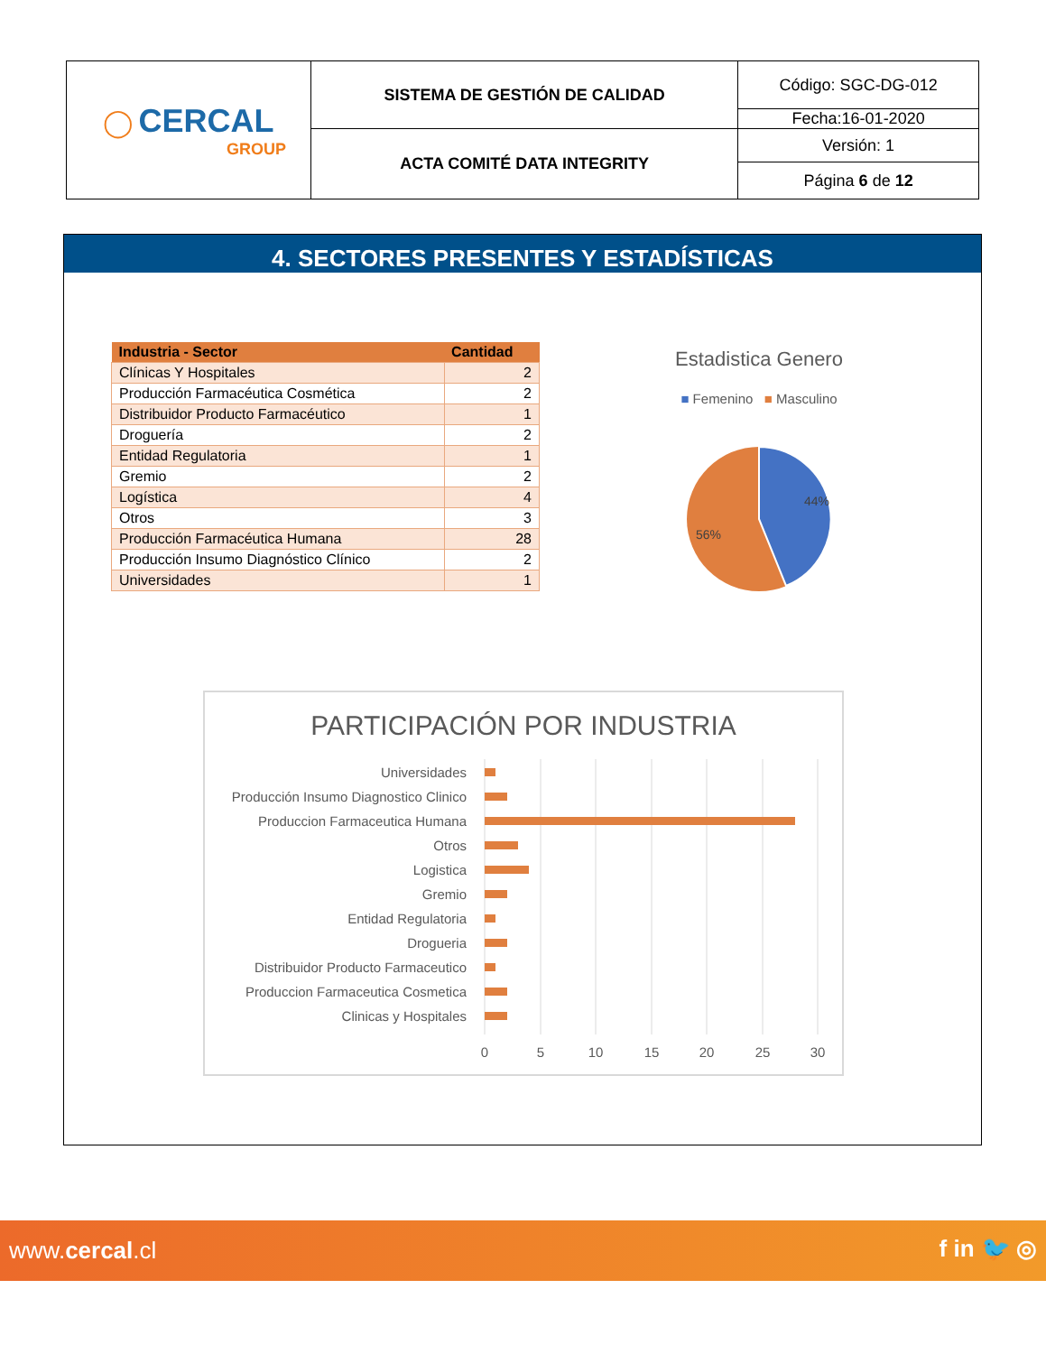| ◯ CERCAL GROUP | SISTEMA DE GESTIÓN DE CALIDAD | Código: SGC-DG-012 |
| | | Fecha:16-01-2020 |
| | ACTA COMITÉ DATA INTEGRITY | Versión: 1 |
| | | Página 6 de 12 |
4. SECTORES PRESENTES Y ESTADÍSTICAS
| Industria - Sector | Cantidad |
| --- | --- |
| Clínicas Y Hospitales | 2 |
| Producción Farmacéutica Cosmética | 2 |
| Distribuidor Producto Farmacéutico | 1 |
| Droguería | 2 |
| Entidad Regulatoria | 1 |
| Gremio | 2 |
| Logística | 4 |
| Otros | 3 |
| Producción Farmacéutica Humana | 28 |
| Producción Insumo Diagnóstico Clínico | 2 |
| Universidades | 1 |
Estadistica Genero
■ Femenino ■ Masculino
44%
56%
PARTICIPACIÓN POR INDUSTRIA
Universidades
Producción Insumo Diagnostico Clinico
Produccion Farmaceutica Humana
Otros
Logistica
Gremio
Entidad Regulatoria
Drogueria
Distribuidor Producto Farmaceutico
Produccion Farmaceutica Cosmetica
Clinicas y Hospitales
0
5
10
15
20
25
30
www.cercal.cl f in 🐦 ◎